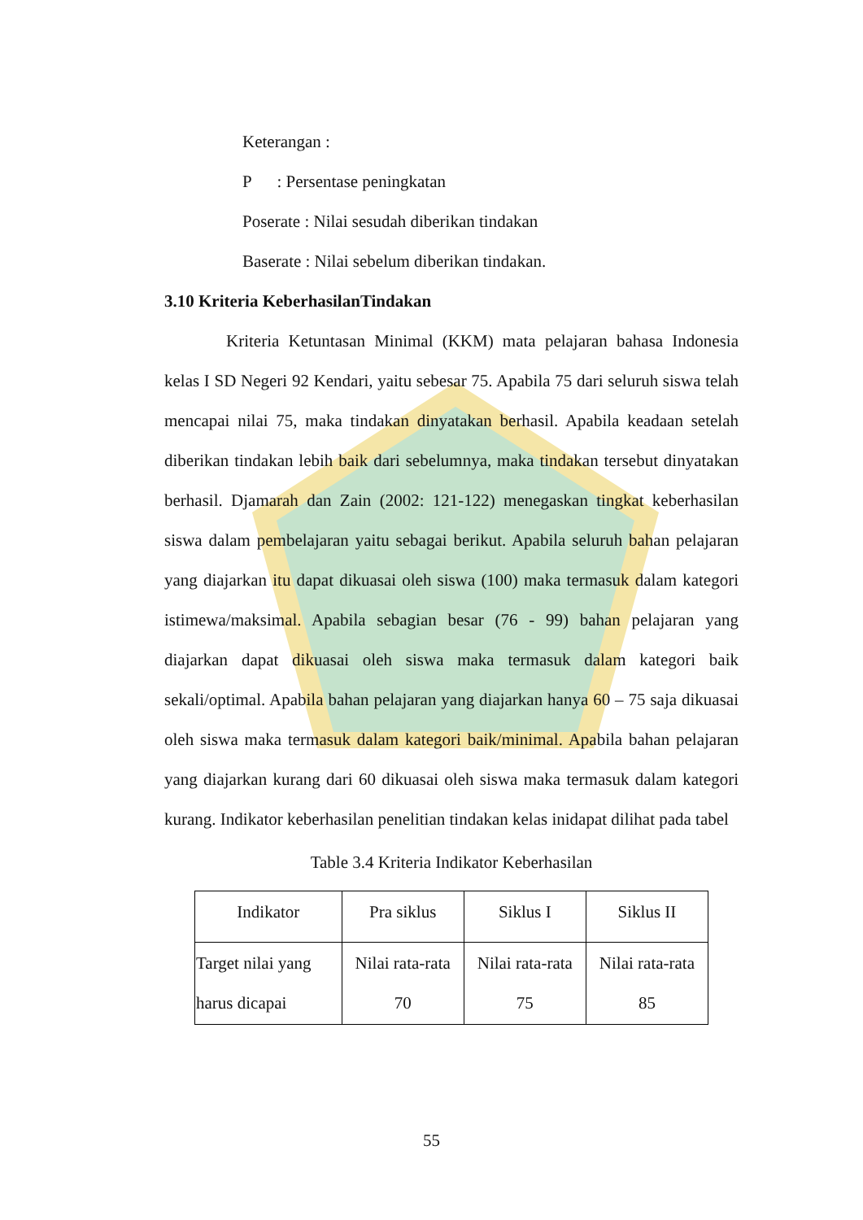Keterangan :
P : Persentase peningkatan
Poserate : Nilai sesudah diberikan tindakan
Baserate : Nilai sebelum diberikan tindakan.
3.10 Kriteria KeberhasilanTindakan
Kriteria Ketuntasan Minimal (KKM) mata pelajaran bahasa Indonesia kelas I SD Negeri 92 Kendari, yaitu sebesar 75. Apabila 75 dari seluruh siswa telah mencapai nilai 75, maka tindakan dinyatakan berhasil. Apabila keadaan setelah diberikan tindakan lebih baik dari sebelumnya, maka tindakan tersebut dinyatakan berhasil. Djamarah dan Zain (2002: 121-122) menegaskan tingkat keberhasilan siswa dalam pembelajaran yaitu sebagai berikut. Apabila seluruh bahan pelajaran yang diajarkan itu dapat dikuasai oleh siswa (100) maka termasuk dalam kategori istimewa/maksimal. Apabila sebagian besar (76 - 99) bahan pelajaran yang diajarkan dapat dikuasai oleh siswa maka termasuk dalam kategori baik sekali/optimal. Apabila bahan pelajaran yang diajarkan hanya 60 – 75 saja dikuasai oleh siswa maka termasuk dalam kategori baik/minimal. Apabila bahan pelajaran yang diajarkan kurang dari 60 dikuasai oleh siswa maka termasuk dalam kategori kurang. Indikator keberhasilan penelitian tindakan kelas inidapat dilihat pada tabel
Table 3.4 Kriteria Indikator Keberhasilan
| Indikator | Pra siklus | Siklus I | Siklus II |
| --- | --- | --- | --- |
| Target nilai yang harus dicapai | Nilai rata-rata 70 | Nilai rata-rata 75 | Nilai rata-rata 85 |
55